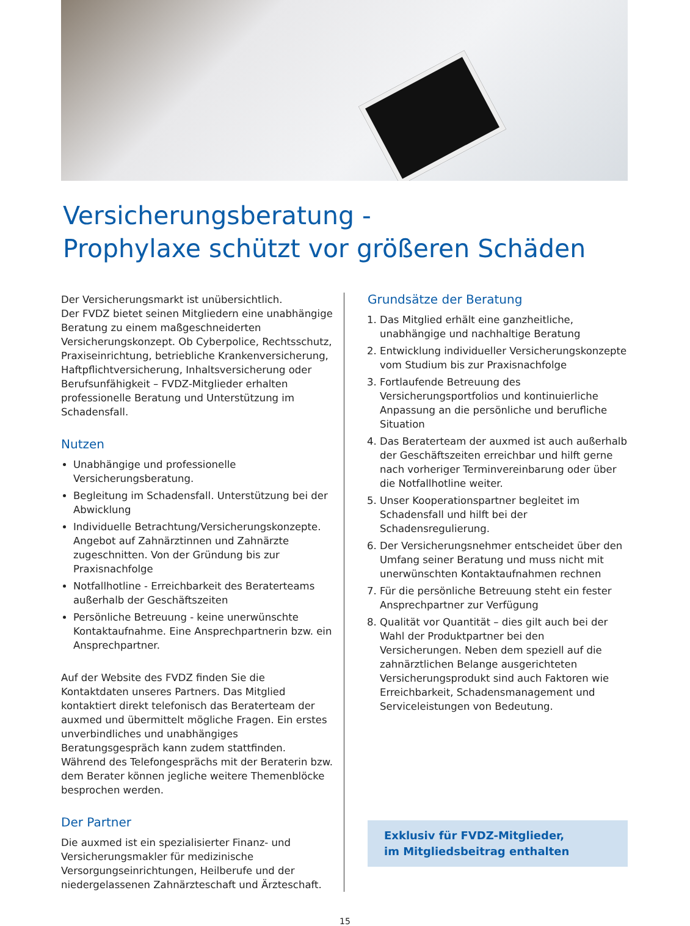Versicherungsberatung -
Prophylaxe schützt vor größeren Schäden
Der Versicherungsmarkt ist unübersichtlich.
Der FVDZ bietet seinen Mitgliedern eine unabhängige Beratung zu einem maßgeschneiderten Versicherungskonzept. Ob Cyberpolice, Rechtsschutz, Praxiseinrichtung, betriebliche Krankenversicherung, Haftpflichtversicherung, Inhaltsversicherung oder Berufsunfähigkeit – FVDZ-Mitglieder erhalten professionelle Beratung und Unterstützung im Schadensfall.
Nutzen
Unabhängige und professionelle Versicherungsberatung.
Begleitung im Schadensfall. Unterstützung bei der Abwicklung
Individuelle Betrachtung/Versicherungskonzepte. Angebot auf Zahnärztinnen und Zahnärzte zugeschnitten. Von der Gründung bis zur Praxisnachfolge
Notfallhotline - Erreichbarkeit des Beraterteams außerhalb der Geschäftszeiten
Persönliche Betreuung - keine unerwünschte Kontaktaufnahme. Eine Ansprechpartnerin bzw. ein Ansprechpartner.
Auf der Website des FVDZ finden Sie die Kontaktdaten unseres Partners. Das Mitglied kontaktiert direkt telefonisch das Beraterteam der auxmed und übermittelt mögliche Fragen. Ein erstes unverbindliches und unabhängiges Beratungsgespräch kann zudem stattfinden. Während des Telefongesprächs mit der Beraterin bzw. dem Berater können jegliche weitere Themenblöcke besprochen werden.
Der Partner
Die auxmed ist ein spezialisierter Finanz- und Versicherungsmakler für medizinische Versorgungseinrichtungen, Heilberufe und der niedergelassenen Zahnärzteschaft und Ärzteschaft.
Grundsätze der Beratung
1. Das Mitglied erhält eine ganzheitliche, unabhängige und nachhaltige Beratung
2. Entwicklung individueller Versicherungskonzepte vom Studium bis zur Praxisnachfolge
3. Fortlaufende Betreuung des Versicherungsportfolios und kontinuierliche Anpassung an die persönliche und berufliche Situation
4. Das Beraterteam der auxmed ist auch außerhalb der Geschäftszeiten erreichbar und hilft gerne nach vorheriger Terminvereinbarung oder über die Notfallhotline weiter.
5. Unser Kooperationspartner begleitet im Schadensfall und hilft bei der Schadensregulierung.
6. Der Versicherungsnehmer entscheidet über den Umfang seiner Beratung und muss nicht mit unerwünschten Kontaktaufnahmen rechnen
7. Für die persönliche Betreuung steht ein fester Ansprechpartner zur Verfügung
8. Qualität vor Quantität – dies gilt auch bei der Wahl der Produktpartner bei den Versicherungen. Neben dem speziell auf die zahnärztlichen Belange ausgerichteten Versicherungsprodukt sind auch Faktoren wie Erreichbarkeit, Schadensmanagement und Serviceleistungen von Bedeutung.
Exklusiv für FVDZ-Mitglieder,
im Mitgliedsbeitrag enthalten
15